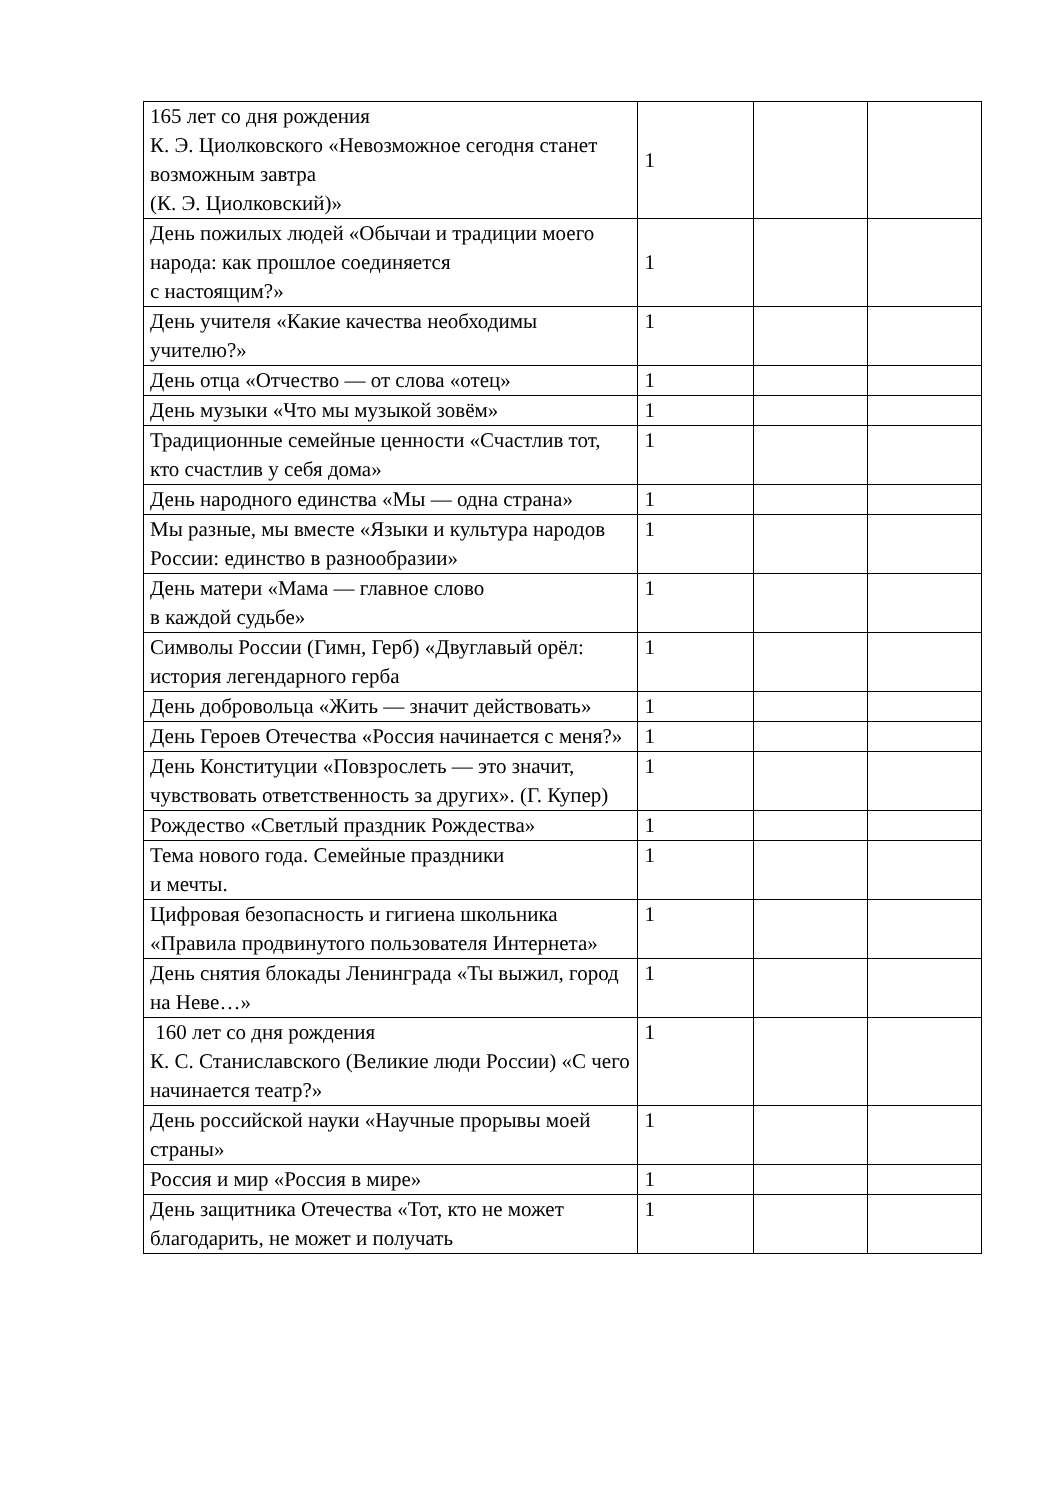| 165 лет со дня рождения К. Э. Циолковского «Невозможное сегодня станет возможным завтра (К. Э. Циолковский)» | 1 | | |
| День пожилых людей «Обычаи и традиции моего народа: как прошлое соединяется с настоящим?» | 1 | | |
| День учителя «Какие качества необходимы учителю?» | 1 | | |
| День отца «Отчество — от слова «отец» | 1 | | |
| День музыки «Что мы музыкой зовём» | 1 | | |
| Традиционные семейные ценности «Счастлив тот, кто счастлив у себя дома» | 1 | | |
| День народного единства «Мы — одна страна» | 1 | | |
| Мы разные, мы вместе «Языки и культура народов России: единство в разнообразии» | 1 | | |
| День матери «Мама — главное слово в каждой судьбе» | 1 | | |
| Символы России (Гимн, Герб) «Двуглавый орёл: история легендарного герба | 1 | | |
| День добровольца «Жить — значит действовать» | 1 | | |
| День Героев Отечества «Россия начинается с меня?» | 1 | | |
| День Конституции «Повзрослеть — это значит, чувствовать ответственность за других». (Г. Купер) | 1 | | |
| Рождество «Светлый праздник Рождества» | 1 | | |
| Тема нового года. Семейные праздники и мечты. | 1 | | |
| Цифровая безопасность и гигиена школьника «Правила продвинутого пользователя Интернета» | 1 | | |
| День снятия блокады Ленинграда «Ты выжил, город на Неве…» | 1 | | |
| 160 лет со дня рождения К. С. Станиславского (Великие люди России) «С чего начинается театр?» | 1 | | |
| День российской науки «Научные прорывы моей страны» | 1 | | |
| Россия и мир «Россия в мире» | 1 | | |
| День защитника Отечества «Тот, кто не может благодарить, не может и получать | 1 | | |